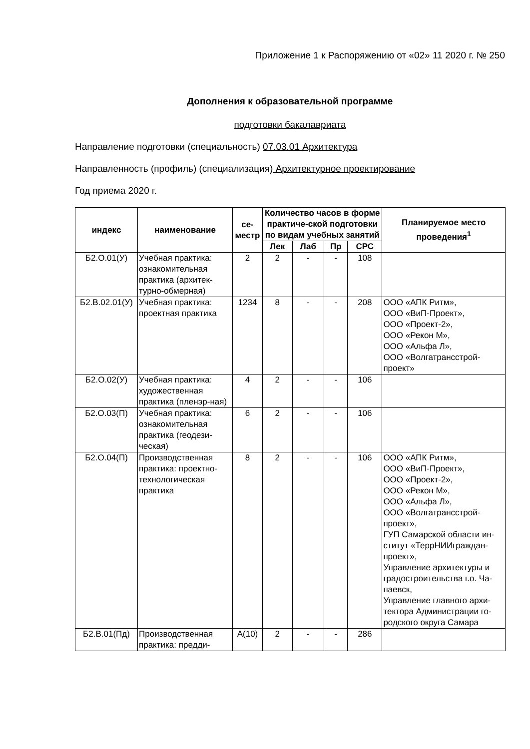Приложение 1 к Распоряжению от «02» 11 2020 г. № 250
Дополнения к образовательной программе
подготовки бакалавриата
Направление подготовки (специальность) 07.03.01 Архитектура
Направленность (профиль) (специализация) Архитектурное проектирование
Год приема 2020 г.
| индекс | наименование | се- местр | Количество часов в форме практиче-ской подготовки по видам учебных занятий | | | | Планируемое место проведения<sup>1</sup> |
| --- | --- | --- | --- | --- | --- | --- | --- |
| | | | Лек | Лаб | Пр | СРС | |
| Б2.О.01(У) | Учебная практика: ознакомительная практика (архитек-турно-обмерная) | 2 | 2 | - | - | 108 | |
| Б2.В.02.01(У) | Учебная практика: проектная практика | 1234 | 8 | - | - | 208 | ООО «АПК Ритм», ООО «ВиП-Проект», ООО «Проект-2», ООО «Рекон М», ООО «Альфа Л», ООО «Волгатрансстрой-проект» |
| Б2.О.02(У) | Учебная практика: художественная практика (пленэр-ная) | 4 | 2 | - | - | 106 | |
| Б2.О.03(П) | Учебная практика: ознакомительная практика (геодези-ческая) | 6 | 2 | - | - | 106 | |
| Б2.О.04(П) | Производственная практика: проектно-технологическая практика | 8 | 2 | - | - | 106 | ООО «АПК Ритм», ООО «ВиП-Проект», ООО «Проект-2», ООО «Рекон М», ООО «Альфа Л», ООО «Волгатрансстрой-проект», ГУП Самарской области ин-ститут «ТеррНИИграждан-проект», Управление архитектуры и градостроительства г.о. Ча-паевск, Управление главного архи-тектора Администрации го-родского округа Самара |
| Б2.В.01(Пд) | Производственная практика: предди- | А(10) | 2 | - | - | 286 | |